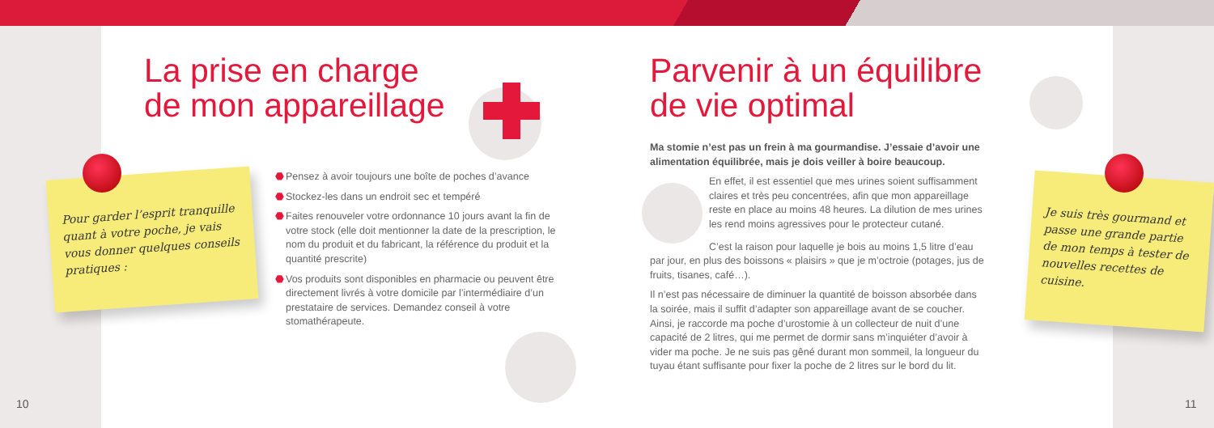La prise en charge
de mon appareillage
Pour garder l’esprit tranquille quant à votre poche, je vais vous donner quelques conseils pratiques :
⬣ Pensez à avoir toujours une boîte de poches d’avance
⬣ Stockez-les dans un endroit sec et tempéré
⬣ Faites renouveler votre ordonnance 10 jours avant la fin de votre stock (elle doit mentionner la date de la prescription, le nom du produit et du fabricant, la référence du produit et la quantité prescrite)
⬣ Vos produits sont disponibles en pharmacie ou peuvent être directement livrés à votre domicile par l’intermédiaire d’un prestataire de services. Demandez conseil à votre stomathérapeute.
Parvenir à un équilibre
de vie optimal
Ma stomie n’est pas un frein à ma gourmandise. J’essaie d’avoir une alimentation équilibrée, mais je dois veiller à boire beaucoup.
En effet, il est essentiel que mes urines soient suffisamment claires et très peu concentrées, afin que mon appareillage reste en place au moins 48 heures. La dilution de mes urines les rend moins agressives pour le protecteur cutané.
C’est la raison pour laquelle je bois au moins 1,5 litre d’eau par jour, en plus des boissons « plaisirs » que je m’octroie (potages, jus de fruits, tisanes, café…).
Il n’est pas nécessaire de diminuer la quantité de boisson absorbée dans la soirée, mais il suffit d’adapter son appareillage avant de se coucher. Ainsi, je raccorde ma poche d’urostomie à un collecteur de nuit d’une capacité de 2 litres, qui me permet de dormir sans m’inquiéter d’avoir à vider ma poche. Je ne suis pas gêné durant mon sommeil, la longueur du tuyau étant suffisante pour fixer la poche de 2 litres sur le bord du lit.
Je suis très gourmand et passe une grande partie de mon temps à tester de nouvelles recettes de cuisine.
10 11